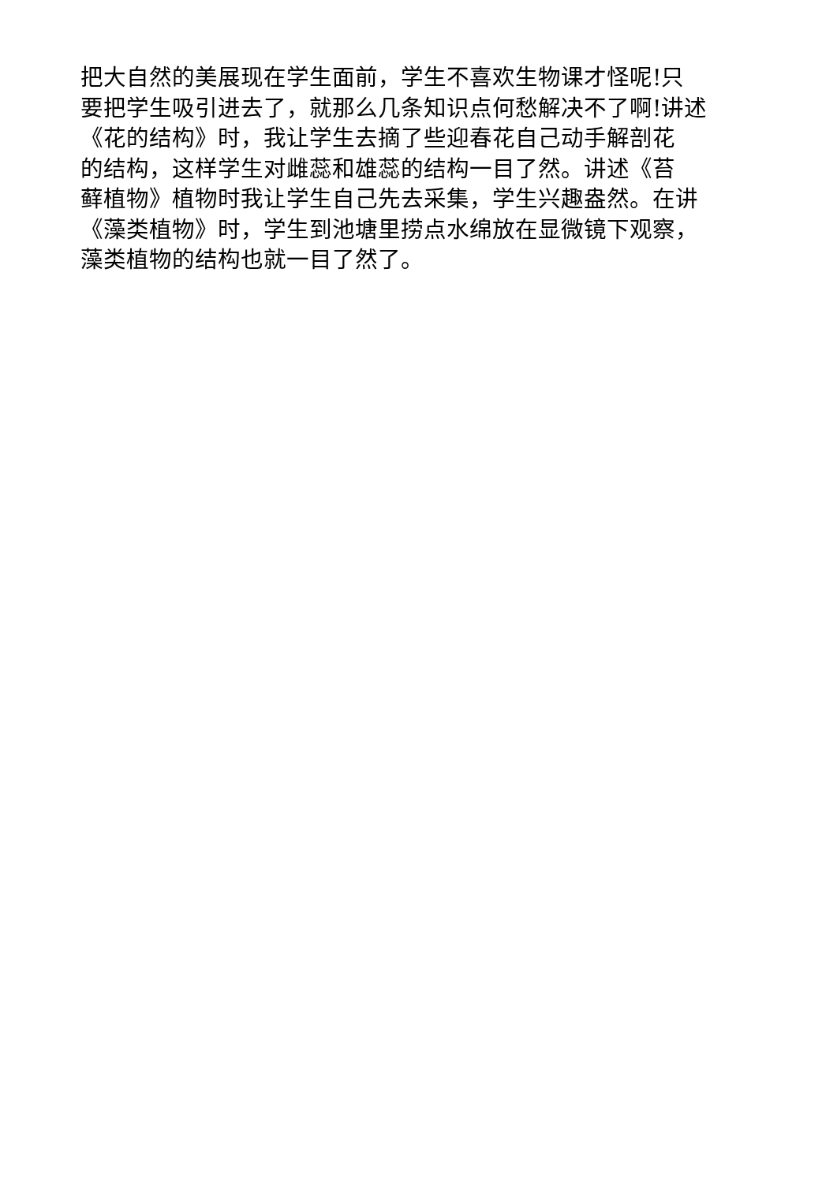把大自然的美展现在学生面前，学生不喜欢生物课才怪呢!只
要把学生吸引进去了，就那么几条知识点何愁解决不了啊!讲述
《花的结构》时，我让学生去摘了些迎春花自己动手解剖花
的结构，这样学生对雌蕊和雄蕊的结构一目了然。讲述《苔
藓植物》植物时我让学生自己先去采集，学生兴趣盎然。在讲
《藻类植物》时，学生到池塘里捞点水绵放在显微镜下观察，
藻类植物的结构也就一目了然了。